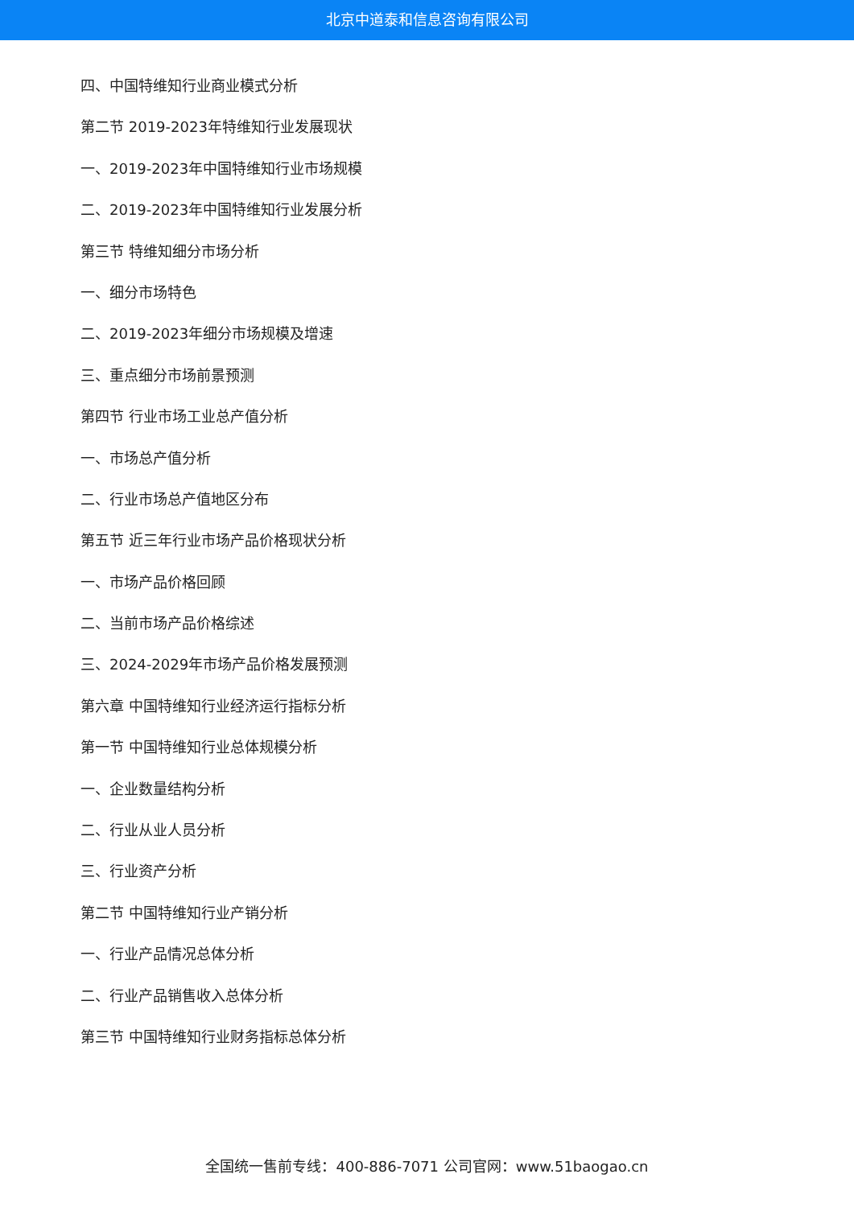北京中道泰和信息咨询有限公司
四、中国特维知行业商业模式分析
第二节 2019-2023年特维知行业发展现状
一、2019-2023年中国特维知行业市场规模
二、2019-2023年中国特维知行业发展分析
第三节 特维知细分市场分析
一、细分市场特色
二、2019-2023年细分市场规模及增速
三、重点细分市场前景预测
第四节 行业市场工业总产值分析
一、市场总产值分析
二、行业市场总产值地区分布
第五节 近三年行业市场产品价格现状分析
一、市场产品价格回顾
二、当前市场产品价格综述
三、2024-2029年市场产品价格发展预测
第六章 中国特维知行业经济运行指标分析
第一节 中国特维知行业总体规模分析
一、企业数量结构分析
二、行业从业人员分析
三、行业资产分析
第二节 中国特维知行业产销分析
一、行业产品情况总体分析
二、行业产品销售收入总体分析
第三节 中国特维知行业财务指标总体分析
全国统一售前专线：400-886-7071 公司官网：www.51baogao.cn